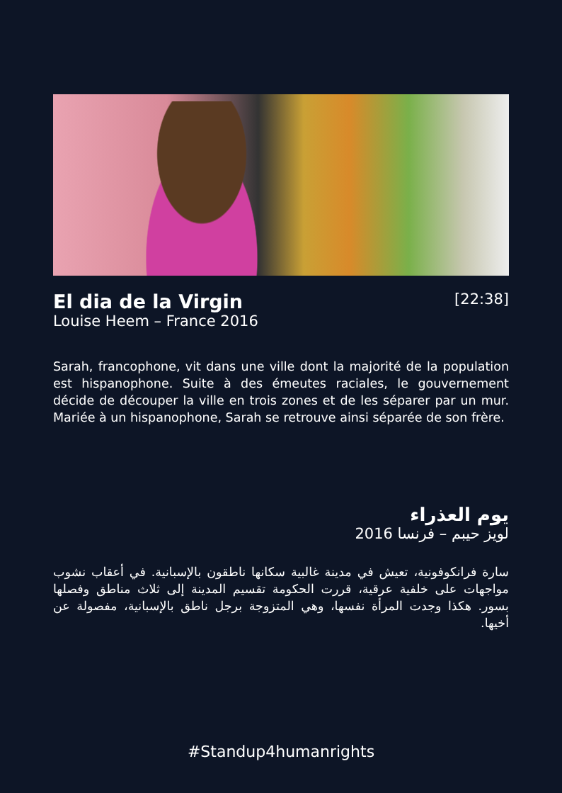El dia de la Virgin
Louise Heem – France 2016
[22:38]
Sarah, francophone, vit dans une ville dont la majorité de la population est hispanophone. Suite à des émeutes raciales, le gouvernement décide de découper la ville en trois zones et de les séparer par un mur. Mariée à un hispanophone, Sarah se retrouve ainsi séparée de son frère.
يوم العذراء
لويز حيبم – فرنسا 2016
سارة فرانكوفونية، تعيش في مدينة غالبية سكانها ناطقون بالإسبانية. في أعقاب نشوب مواجهات على خلفية عرقية، قررت الحكومة تقسيم المدينة إلى ثلاث مناطق وفصلها بسور. هكذا وجدت المرأة نفسها، وهي المتزوجة برجل ناطق بالإسبانية، مفصولة عن أخيها.
#Standup4humanrights